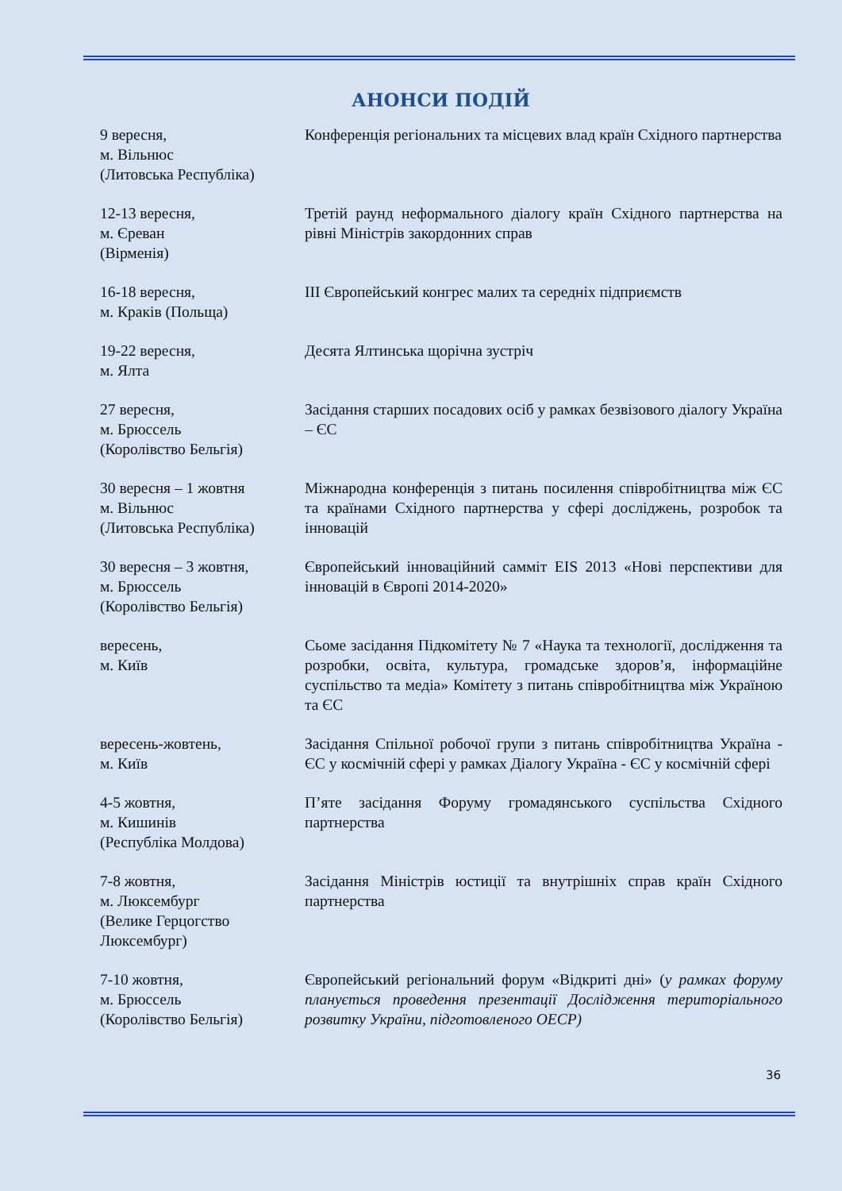АНОНСИ ПОДІЙ
| 9 вересня, м. Вільнюс (Литовська Республіка) | Конференція регіональних та місцевих влад країн Східного партнерства |
| 12-13 вересня, м. Єреван (Вірменія) | Третій раунд неформального діалогу країн Східного партнерства на рівні Міністрів закордонних справ |
| 16-18 вересня, м. Краків (Польща) | ІІІ Європейський конгрес малих та середніх підприємств |
| 19-22 вересня, м. Ялта | Десята Ялтинська щорічна зустріч |
| 27 вересня, м. Брюссель (Королівство Бельгія) | Засідання старших посадових осіб у рамках безвізового діалогу Україна – ЄС |
| 30 вересня – 1 жовтня м. Вільнюс (Литовська Республіка) | Міжнародна конференція з питань посилення співробітництва між ЄС та країнами Східного партнерства у сфері досліджень, розробок та інновацій |
| 30 вересня – 3 жовтня, м. Брюссель (Королівство Бельгія) | Європейський інноваційний самміт EIS 2013 «Нові перспективи для інновацій в Європі 2014-2020» |
| вересень, м. Київ | Сьоме засідання Підкомітету № 7 «Наука та технології, дослідження та розробки, освіта, культура, громадське здоров’я, інформаційне суспільство та медіа» Комітету з питань співробітництва між Україною та ЄС |
| вересень-жовтень, м. Київ | Засідання Спільної робочої групи з питань співробітництва Україна - ЄС у космічній сфері у рамках Діалогу Україна - ЄС у космічній сфері |
| 4-5 жовтня, м. Кишинів (Республіка Молдова) | П’яте засідання Форуму громадянського суспільства Східного партнерства |
| 7-8 жовтня, м. Люксембург (Велике Герцогство Люксембург) | Засідання Міністрів юстиції та внутрішніх справ країн Східного партнерства |
| 7-10 жовтня, м. Брюссель (Королівство Бельгія) | Європейський регіональний форум «Відкриті дні» ( у рамках форуму планується проведення презентації Дослідження територіального розвитку України, підготовленого ОЕСР) |
36